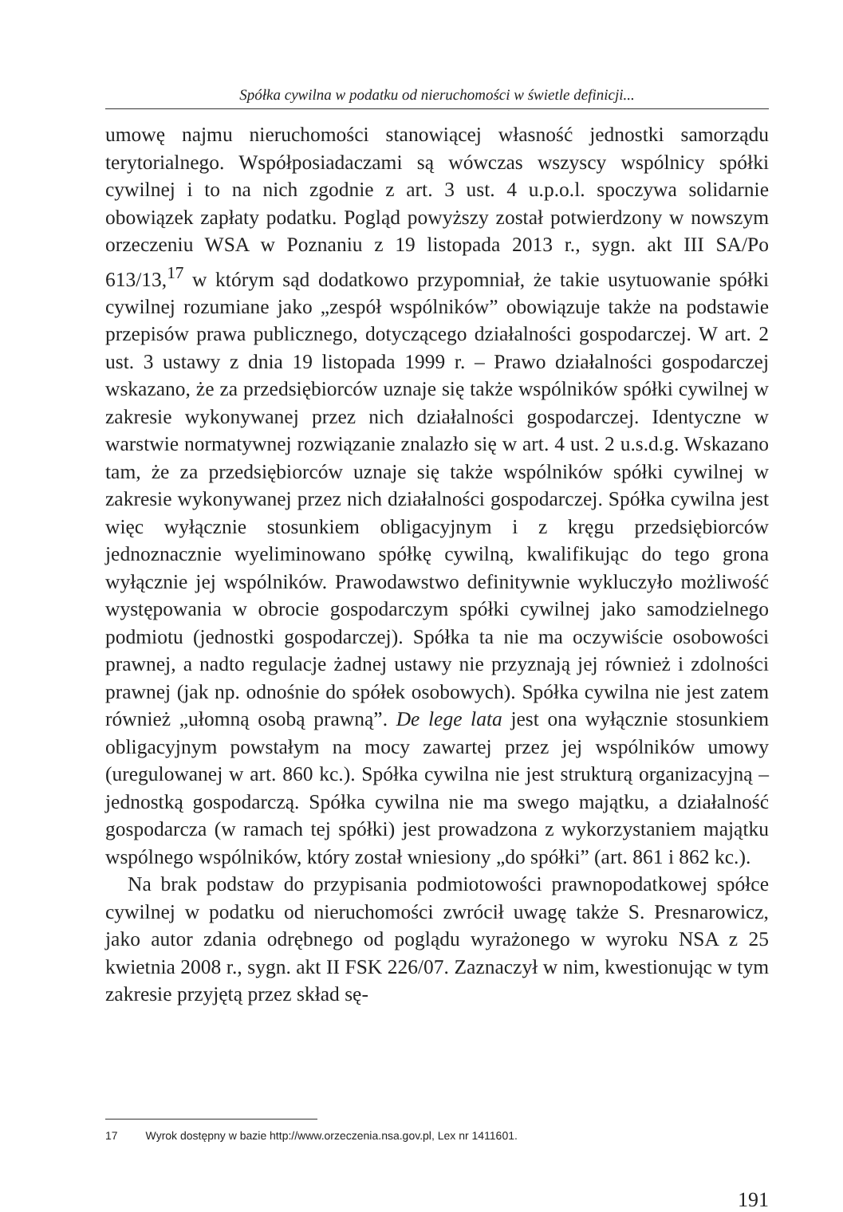Spółka cywilna w podatku od nieruchomości w świetle definicji...
umowę najmu nieruchomości stanowiącej własność jednostki samorządu terytorialnego. Współposiadaczami są wówczas wszyscy wspólnicy spółki cywilnej i to na nich zgodnie z art. 3 ust. 4 u.p.o.l. spoczywa solidarnie obowiązek zapłaty podatku. Pogląd powyższy został potwierdzony w nowszym orzeczeniu WSA w Poznaniu z 19 listopada 2013 r., sygn. akt III SA/Po 613/13,<sup>17</sup> w którym sąd dodatkowo przypomniał, że takie usytuowanie spółki cywilnej rozumiane jako „zespół wspólników” obowiązuje także na podstawie przepisów prawa publicznego, dotyczącego działalności gospodarczej. W art. 2 ust. 3 ustawy z dnia 19 listopada 1999 r. – Prawo działalności gospodarczej wskazano, że za przedsiębiorców uznaje się także wspólników spółki cywilnej w zakresie wykonywanej przez nich działalności gospodarczej. Identyczne w warstwie normatywnej rozwiązanie znalazło się w art. 4 ust. 2 u.s.d.g. Wskazano tam, że za przedsiębiorców uznaje się także wspólników spółki cywilnej w zakresie wykonywanej przez nich działalności gospodarczej. Spółka cywilna jest więc wyłącznie stosunkiem obligacyjnym i z kręgu przedsiębiorców jednoznacznie wyeliminowano spółkę cywilną, kwalifikując do tego grona wyłącznie jej wspólników. Prawodawstwo definitywnie wykluczyło możliwość występowania w obrocie gospodarczym spółki cywilnej jako samodzielnego podmiotu (jednostki gospodarczej). Spółka ta nie ma oczywiście osobowości prawnej, a nadto regulacje żadnej ustawy nie przyznają jej również i zdolności prawnej (jak np. odnośnie do spółek osobowych). Spółka cywilna nie jest zatem również „ułomną osobą prawną”. De lege lata jest ona wyłącznie stosunkiem obligacyjnym powstałym na mocy zawartej przez jej wspólników umowy (uregulowanej w art. 860 kc.). Spółka cywilna nie jest strukturą organizacyjną – jednostką gospodarczą. Spółka cywilna nie ma swego majątku, a działalność gospodarcza (w ramach tej spółki) jest prowadzona z wykorzystaniem majątku wspólnego wspólników, który został wniesiony „do spółki” (art. 861 i 862 kc.).
Na brak podstaw do przypisania podmiotowości prawnopodatkowej spółce cywilnej w podatku od nieruchomości zwrócił uwagę także S. Presnarowicz, jako autor zdania odrębnego od poglądu wyrażonego w wyroku NSA z 25 kwietnia 2008 r., sygn. akt II FSK 226/07. Zaznaczył w nim, kwestionując w tym zakresie przyjętą przez skład sę-
17 Wyrok dostępny w bazie http://www.orzeczenia.nsa.gov.pl, Lex nr 1411601.
191